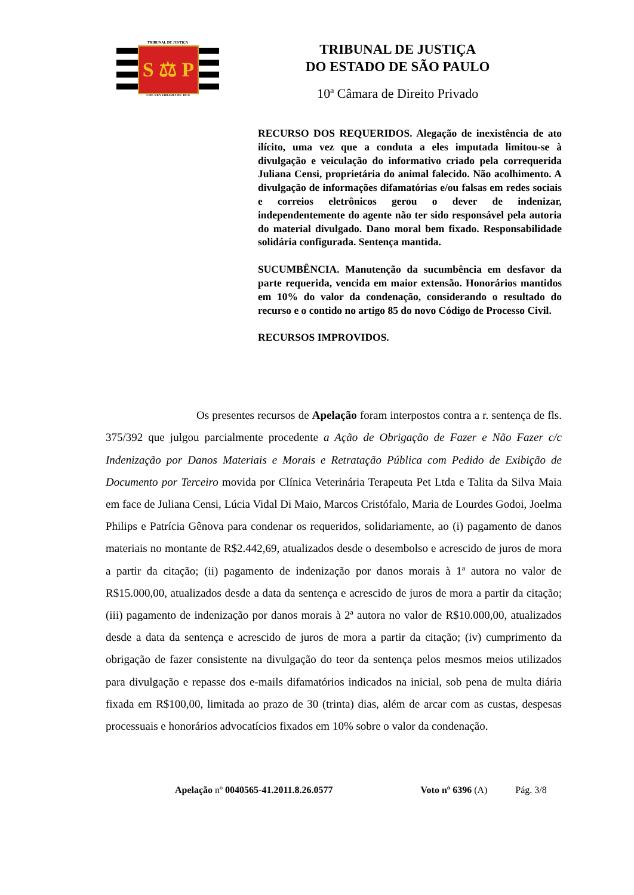TRIBUNAL DE JUSTIÇA
S ⚖ P
3 DE FEVEREIRO DE 1874
TRIBUNAL DE JUSTIÇA
DO ESTADO DE SÃO PAULO
10ª Câmara de Direito Privado
RECURSO DOS REQUERIDOS. Alegação de inexistência de ato ilícito, uma vez que a conduta a eles imputada limitou-se à divulgação e veiculação do informativo criado pela correquerida Juliana Censi, proprietária do animal falecido. Não acolhimento. A divulgação de informações difamatórias e/ou falsas em redes sociais e correios eletrônicos gerou o dever de indenizar, independentemente do agente não ter sido responsável pela autoria do material divulgado. Dano moral bem fixado. Responsabilidade solidária configurada. Sentença mantida.
SUCUMBÊNCIA. Manutenção da sucumbência em desfavor da parte requerida, vencida em maior extensão. Honorários mantidos em 10% do valor da condenação, considerando o resultado do recurso e o contido no artigo 85 do novo Código de Processo Civil.
RECURSOS IMPROVIDOS.
Os presentes recursos de Apelação foram interpostos contra a r. sentença de fls. 375/392 que julgou parcialmente procedente a Ação de Obrigação de Fazer e Não Fazer c/c Indenização por Danos Materiais e Morais e Retratação Pública com Pedido de Exibição de Documento por Terceiro movida por Clínica Veterinária Terapeuta Pet Ltda e Talita da Silva Maia em face de Juliana Censi, Lúcia Vidal Di Maio, Marcos Cristófalo, Maria de Lourdes Godoi, Joelma Philips e Patrícia Gênova para condenar os requeridos, solidariamente, ao (i) pagamento de danos materiais no montante de R$2.442,69, atualizados desde o desembolso e acrescido de juros de mora a partir da citação; (ii) pagamento de indenização por danos morais à 1ª autora no valor de R$15.000,00, atualizados desde a data da sentença e acrescido de juros de mora a partir da citação; (iii) pagamento de indenização por danos morais à 2ª autora no valor de R$10.000,00, atualizados desde a data da sentença e acrescido de juros de mora a partir da citação; (iv) cumprimento da obrigação de fazer consistente na divulgação do teor da sentença pelos mesmos meios utilizados para divulgação e repasse dos e-mails difamatórios indicados na inicial, sob pena de multa diária fixada em R$100,00, limitada ao prazo de 30 (trinta) dias, além de arcar com as custas, despesas processuais e honorários advocatícios fixados em 10% sobre o valor da condenação.
Apelação nº 0040565-41.2011.8.26.0577 Voto nº 6396 (A) Pág. 3/8